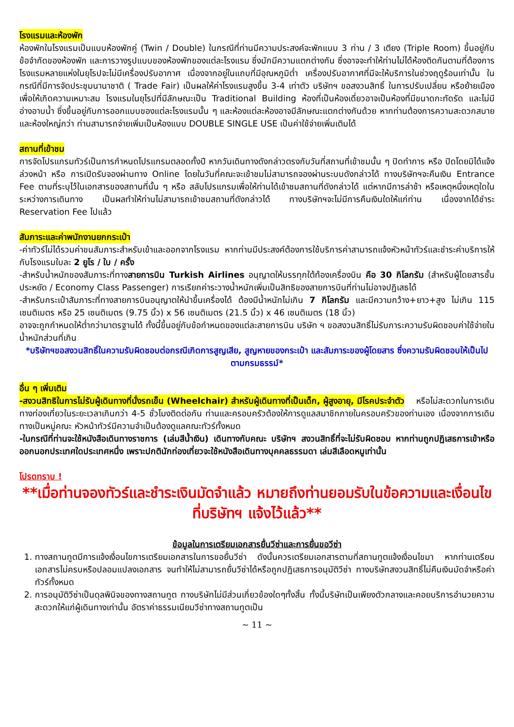โรงแรมและห้องพัก
ห้องพักในโรงแรมเป็นแบบห้องพักคู่ (Twin / Double) ในกรณีที่ท่านมีความประสงค์จะพักแบบ 3 ท่าน / 3 เตียง (Triple Room) ขึ้นอยู่กับข้อจำกัดของห้องพัก และการวางรูปแบบของห้องพักของแต่ละโรงแรม ซึ่งมักมีความแตกต่างกัน ซึ่งอาจจะทำให้ท่านไม่ได้ห้องติดกันตามที่ต้องการโรงแรมหลายแห่งในยุโรปจะไม่มีเครื่องปรับอากาศ เนื่องจากอยู่ในแถบที่มีอุณหภูมิต่ำ เครื่องปรับอากาศที่มีจะให้บริการในช่วงฤดูร้อนเท่านั้น ในกรณีที่มีการจัดประชุมนานาชาติ ( Trade Fair) เป็นผลให้ค่าโรงแรมสูงขึ้น 3-4 เท่าตัว บริษัทฯ ขอสงวนสิทธิ์ ในการปรับเปลี่ยน หรือย้ายเมืองเพื่อให้เกิดความเหมาะสม โรงแรมในยุโรปที่มีลักษณะเป็น Traditional Building ห้องที่เป็นห้องเดี่ยวอาจเป็นห้องที่มีขนาดกะทัดรัด และไม่มีอ่างอาบน้ำ ซึ่งขึ้นอยู่กับการออกแบบของแต่ละโรงแรมนั้น ๆ และห้องแต่ละห้องอาจมีลักษณะแตกต่างกันด้วย หากท่านต้องการความสะดวกสบายและห้องใหญ่กว่า ท่านสามารถจ่ายเพิ่มเป็นห้องแบบ DOUBLE SINGLE USE เป็นค่าใช้จ่ายเพิ่มเติมได้
สถานที่เข้าชม
การจัดโปรแกรมทัวร์เป็นการกำหนดโปรแกรมตลอดทั้งปี หากวันเดินทางดังกล่าวตรงกับวันที่สถานที่เข้าชมนั้น ๆ ปิดทำการ หรือ ปิดโดยมิได้แจ้งล่วงหน้า หรือ การเปิดรับจองผ่านทาง Online โดยในวันที่คณะจะเข้าชมไม่สามารถจองผ่านระบบดังกล่าวได้ ทางบริษัทฯจะคืนเงิน Entrance Fee ตามที่ระบุไว้ในเอกสารของสถานที่นั้น ๆ หรือ สลับโปรแกรมเพื่อให้ท่านได้เข้าชมสถานที่ดังกล่าวได้ แต่หากมีการล่าช้า หรือเหตุหนึ่งเหตุใดในระหว่างการเดินทาง เป็นผลทำให้ท่านไม่สามารถเข้าชมสถานที่ดังกล่าวได้ ทางบริษัทฯจะไม่มีการคืนเงินใดให้แก่ท่าน เนื่องจากได้ชำระ Reservation Fee ไปแล้ว
สัมภาระและค่าพนักงานยกกระเป๋า
-ค่าทัวร์ไม่ได้รวมค่าขนสัมภาระสำหรับเข้าและออกจากโรงแรม หากท่านมีประสงค์ต้องการใช้บริการค่าสามารถแจ้งหัวหน้าทัวร์และชำระค่าบริการให้กับโรงแรมใบละ 2 ยูโร / ใบ / ครั้ง
-สำหรับน้ำหนักของสัมภาระที่ทางสายการบิน Turkish Airlines อนุญาตให้บรรทุกใต้ท้องเครื่องบิน คือ 30 กิโลกรัม (สำหรับผู้โดยสารชั้นประหยัด / Economy Class Passenger) การเรียกค่าระวางน้ำหนักเพิ่มเป็นสิทธิของสายการบินที่ท่านไม่อาจปฏิเสธได้
-สำหรับกระเป๋าสัมภาระที่ทางสายการบินอนุญาตให้นำขึ้นเครื่องได้ ต้องมีน้ำหนักไม่เกิน 7 กิโลกรัม และมีความกว้าง+ยาว+สูง ไม่เกิน 115 เซนติเมตร หรือ 25 เซนติเมตร (9.75 นิ้ว) x 56 เซนติเมตร (21.5 นิ้ว) x 46 เซนติเมตร (18 นิ้ว)
อาจจะถูกกำหนดให้ต่ำกว่ามาตรฐานได้ ทั้งนี้ขึ้นอยู่กับข้อกำหนดของแต่ละสายการบิน บริษัท ฯ ขอสงวนสิทธิ์ไม่รับภาระความรับผิดชอบค่าใช้จ่ายในน้ำหนักส่วนที่เกิน
*บริษัทฯขอสงวนสิทธิ์ในความรับผิดชอบต่อกรณีเกิดการสูญเสีย, สูญหายของกระเป๋า และสัมภาระของผู้โดยสาร ซึ่งความรับผิดชอบให้เป็นไปตามกรมธรรม์*
อื่น ๆ เพิ่มเติม
-สงวนสิทธิในการไม่รับผู้เดินทางที่นั่งรถเข็น (Wheelchair) สำหรับผู้เดินทางที่เป็นเด็ก, ผู้สูงอายุ, มีโรคประจำตัว หรือไม่สะดวกในการเดินทางท่องเที่ยวในระยะเวลาเกินกว่า 4-5 ชั่วโมงติดต่อกัน ท่านและครอบครัวต้องให้การดูแลสมาชิกภายในครอบครัวของท่านเอง เนื่องจากการเดินทางเป็นหมู่คณะ หัวหน้าทัวร์มีความจำเป็นต้องดูแลคณะทัวร์ทั้งหมด
-ในกรณีที่ท่านจะใช้หนังสือเดินทางราชการ (เล่มสีน้ำเงิน) เดินทางกับคณะ บริษัทฯ สงวนสิทธิ์ที่จะไม่รับผิดชอบ หากท่านถูกปฏิเสธการเข้าหรือออกนอกประเทศใดประเทศหนึ่ง เพราะปกตินักท่องเที่ยวจะใช้หนังสือเดินทางบุคคลธรรมดา เล่มสีเลือดหมูเท่านั้น
โปรดทราบ !
**เมื่อท่านจองทัวร์และชำระเงินมัดจำแล้ว หมายถึงท่านยอมรับในข้อความและเงื่อนไขที่บริษัทฯ แจ้งไว้แล้ว**
ข้อมูลในการเตรียมเอกสารยื่นวีซ่าและการยื่นขอวีซ่า
1. ทางสถานทูตมีการแจ้งเงื่อนไขการเตรียมเอกสารในการขอยื่นวีซ่า ดังนั้นควรเตรียมเอกสารตามที่สถานทูตแจ้งเงื่อนไขมา หากท่านเตรียมเอกสารไม่ครบหรือปลอมแปลงเอกสาร จนทำให้ไม่สามารถยื่นวีซ่าได้หรือถูกปฏิเสธการอนุมัติวีซ่า ทางบริษัทสงวนสิทธิ์ไม่คืนเงินมัดจำหรือค่าทัวร์ทั้งหมด
2. การอนุมัติวีซ่าเป็นดุลพินิจของทางสถานทูต ทางบริษัทไม่มีส่วนเกี่ยวข้องใดๆทั้งสิ้น ทั้งนี้บริษัทเป็นเพียงตัวกลางและคอยบริการอำนวยความสะดวกให้แก่ผู้เดินทางเท่านั้น อัตราค่าธรรมเนียมวีซ่าทางสถานทูตเป็น
~ 11 ~